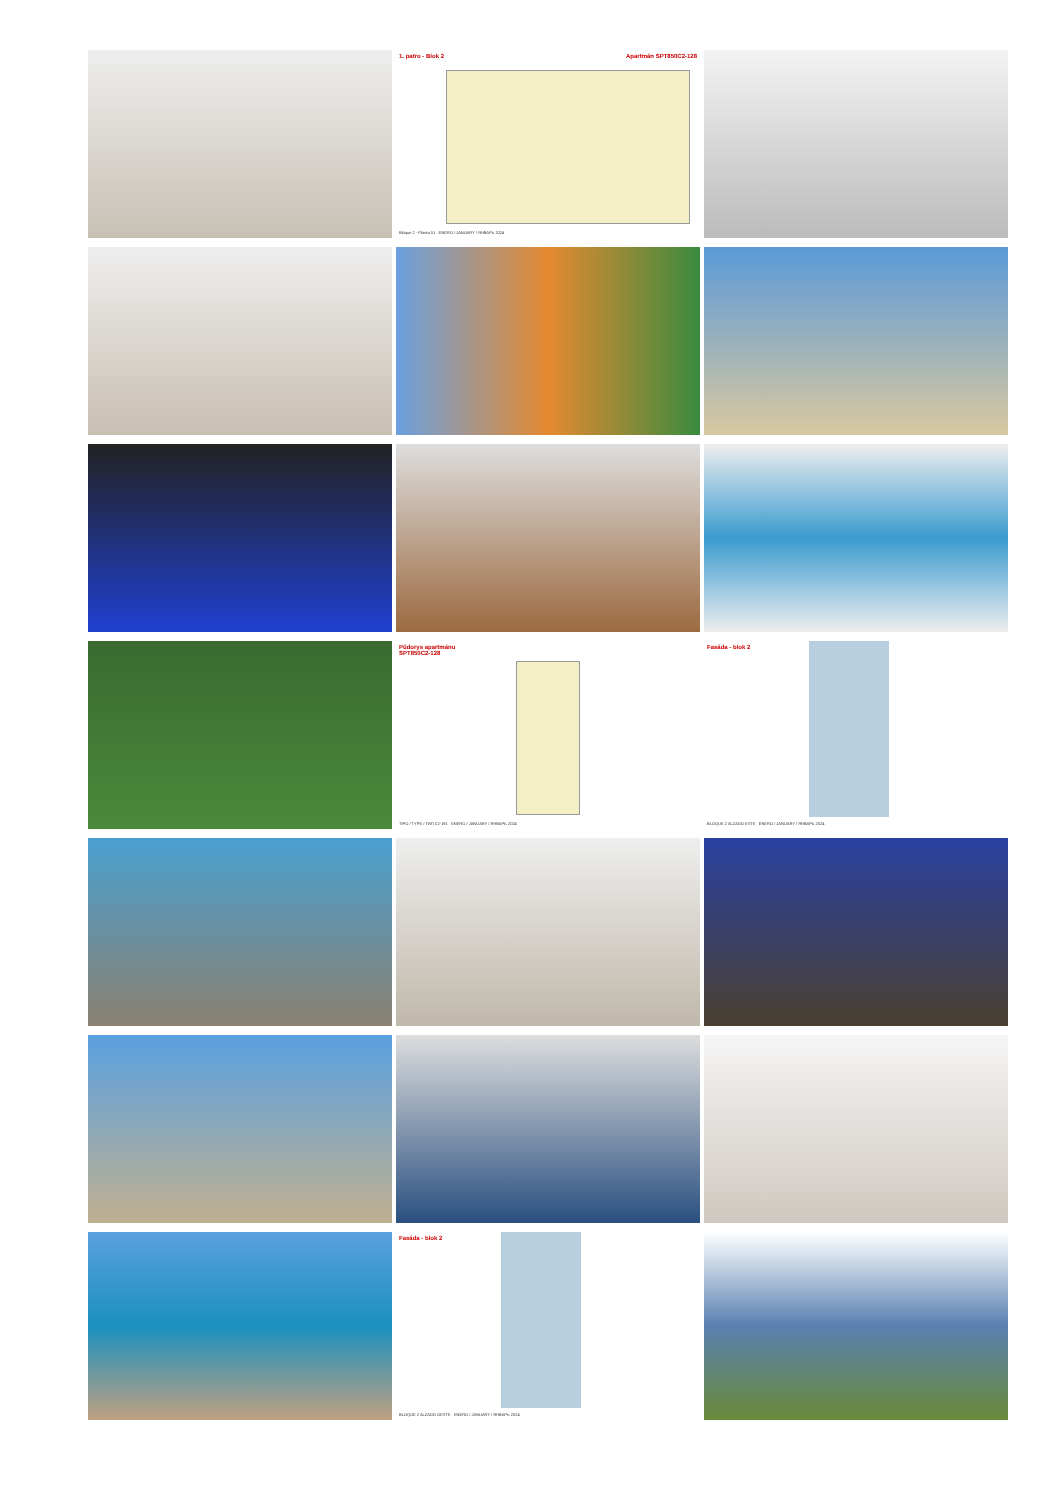1. patro - Blok 2 Apartmán SPT850C2-128
Bloque 2 - Planta 01 ENERO / JANUARY / ЯНВАРЬ 2024
Půdorys apartmánu
SPT850C2-128
TIPO / TYPE / ТИП C2-191 ENERO / JANUARY / ЯНВАРЬ 2024
Fasáda - blok 2
BLOQUE 2 ALZADO ESTE ENERO / JANUARY / ЯНВАРЬ 2024
Fasáda - blok 2
BLOQUE 2 ALZADO OESTE ENERO / JANUARY / ЯНВАРЬ 2024